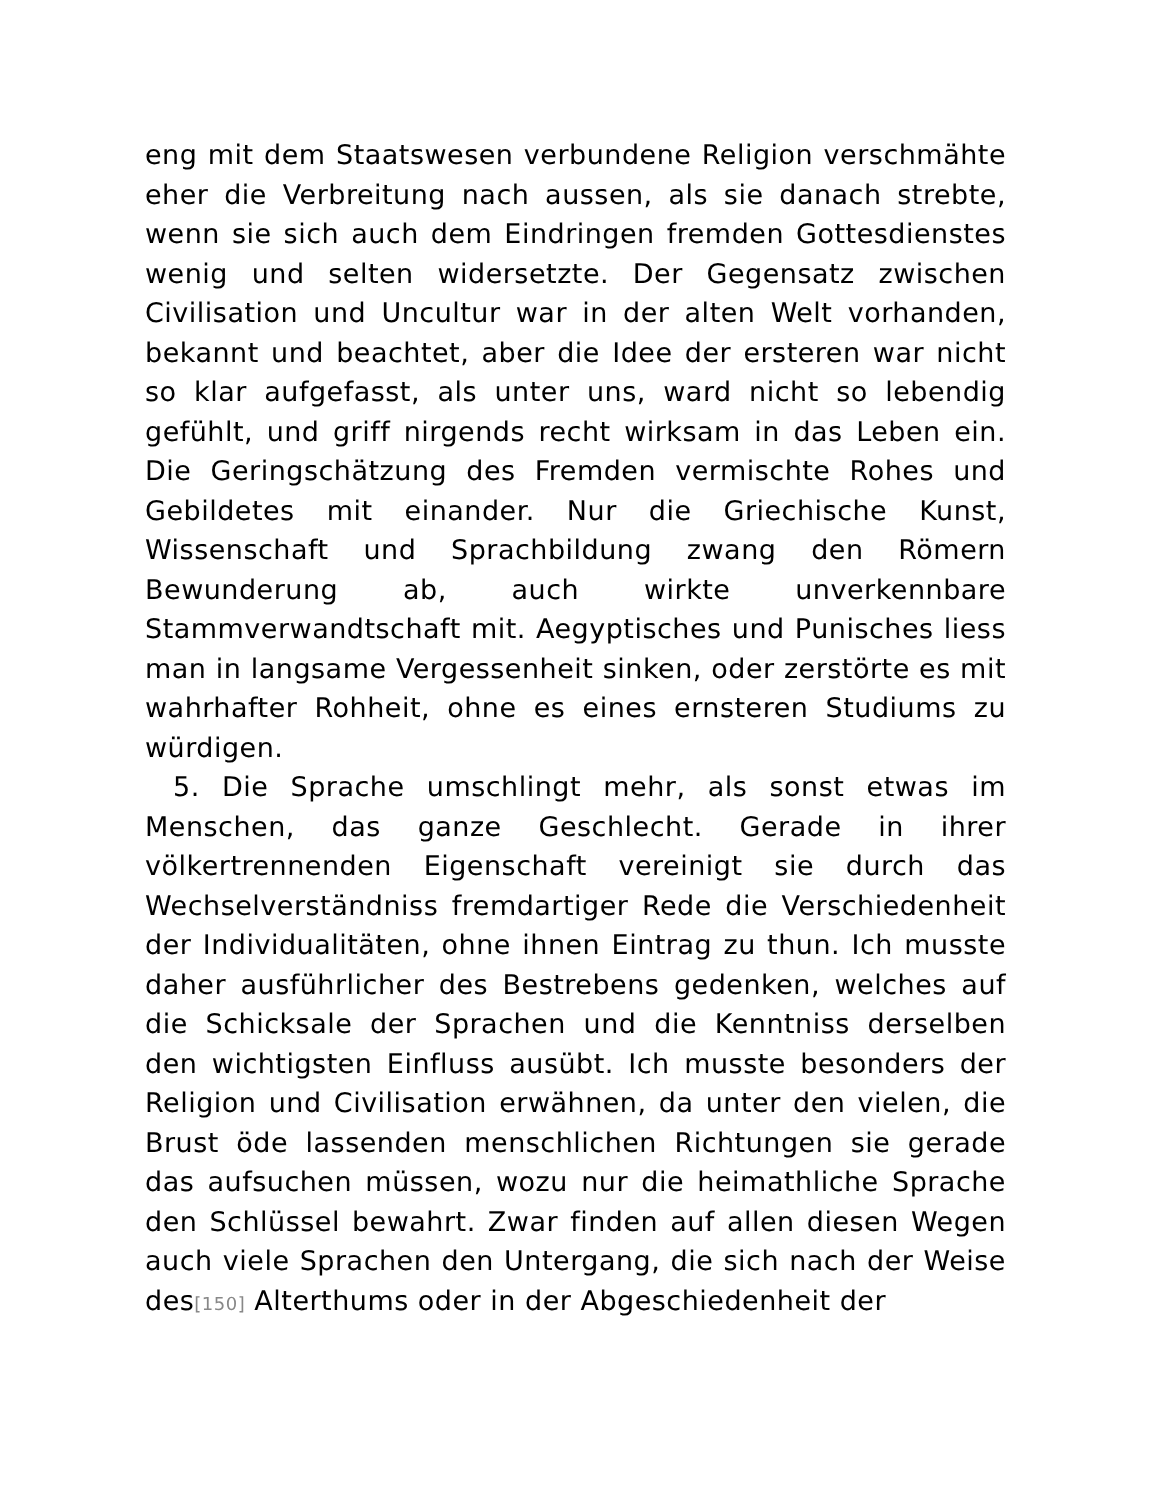eng mit dem Staatswesen verbundene Religion verschmähte eher die Verbreitung nach aussen, als sie danach strebte, wenn sie sich auch dem Eindringen fremden Gottesdienstes wenig und selten widersetzte. Der Gegensatz zwischen Civilisation und Uncultur war in der alten Welt vorhanden, bekannt und beachtet, aber die Idee der ersteren war nicht so klar aufgefasst, als unter uns, ward nicht so lebendig gefühlt, und griff nirgends recht wirksam in das Leben ein. Die Geringschätzung des Fremden vermischte Rohes und Gebildetes mit einander. Nur die Griechische Kunst, Wissenschaft und Sprachbildung zwang den Römern Bewunderung ab, auch wirkte unverkennbare Stammverwandtschaft mit. Aegyptisches und Punisches liess man in langsame Vergessenheit sinken, oder zerstörte es mit wahrhafter Rohheit, ohne es eines ernsteren Studiums zu würdigen.
5. Die Sprache umschlingt mehr, als sonst etwas im Menschen, das ganze Geschlecht. Gerade in ihrer völkertrennenden Eigenschaft vereinigt sie durch das Wechselverständniss fremdartiger Rede die Verschiedenheit der Individualitäten, ohne ihnen Eintrag zu thun. Ich musste daher ausführlicher des Bestrebens gedenken, welches auf die Schicksale der Sprachen und die Kenntniss derselben den wichtigsten Einfluss ausübt. Ich musste besonders der Religion und Civilisation erwähnen, da unter den vielen, die Brust öde lassenden menschlichen Richtungen sie gerade das aufsuchen müssen, wozu nur die heimathliche Sprache den Schlüssel bewahrt. Zwar finden auf allen diesen Wegen auch viele Sprachen den Untergang, die sich nach der Weise des[150] Alterthums oder in der Abgeschiedenheit der